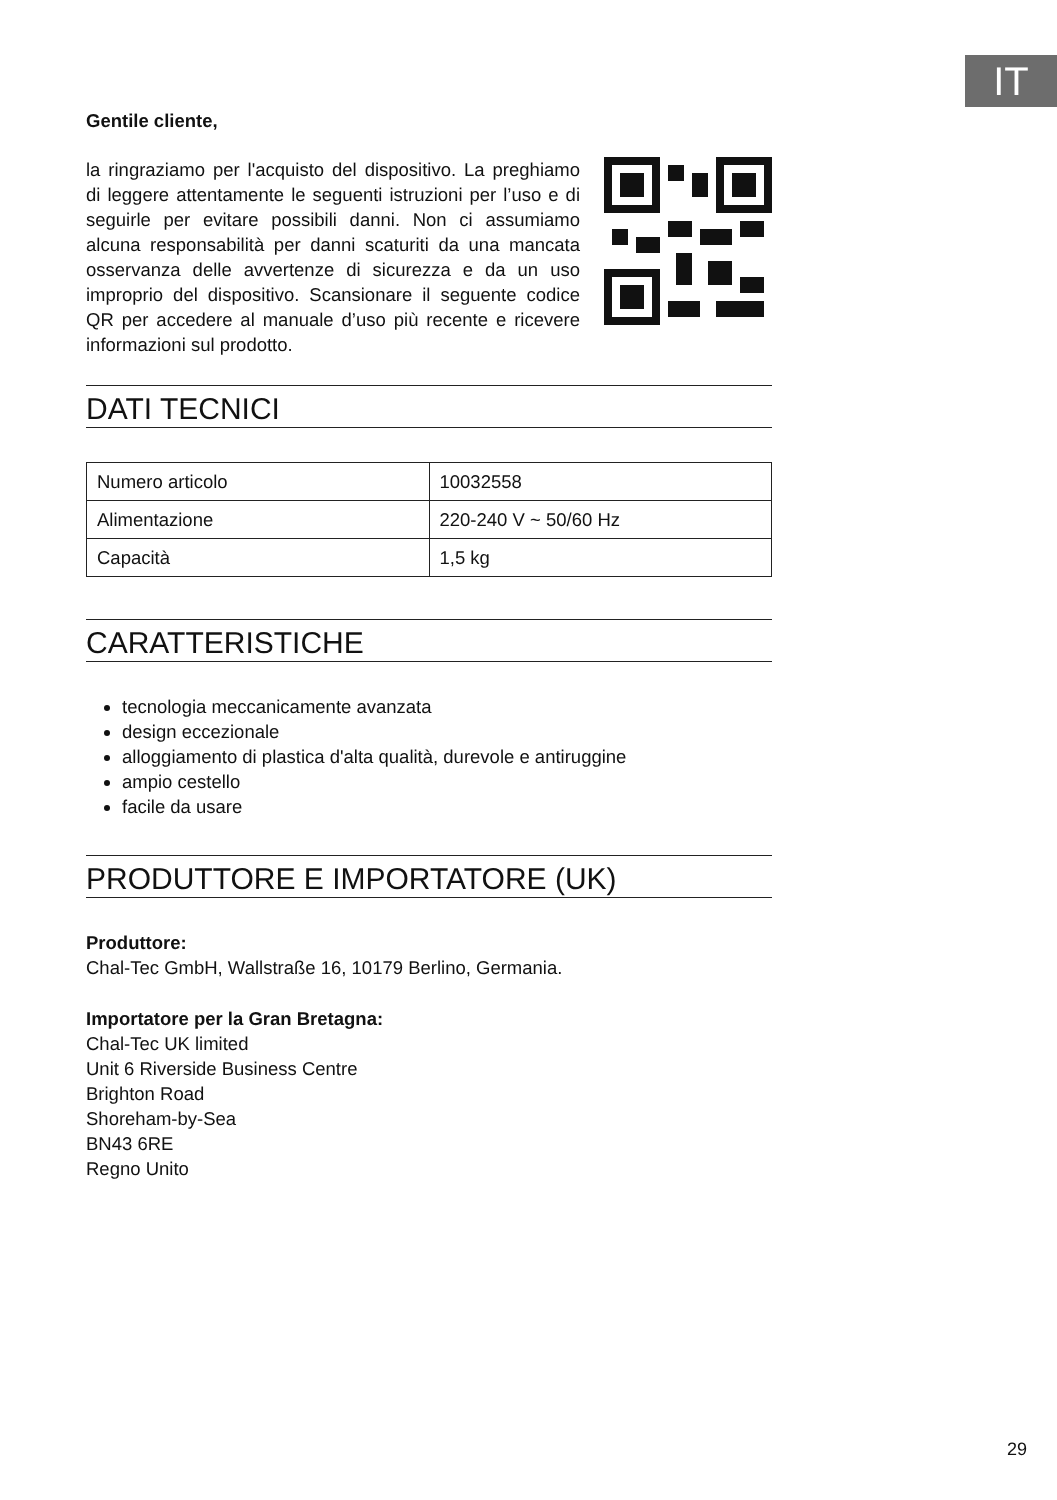IT
Gentile cliente,
la ringraziamo per l'acquisto del dispositivo. La preghiamo di leggere attentamente le seguenti istruzioni per l’uso e di seguirle per evitare possibili danni. Non ci assumiamo alcuna responsabilità per danni scaturiti da una mancata osservanza delle avvertenze di sicurezza e da un uso improprio del dispositivo. Scansionare il seguente codice QR per accedere al manuale d’uso più recente e ricevere informazioni sul prodotto.
DATI TECNICI
| Numero articolo | 10032558 |
| Alimentazione | 220-240 V ~ 50/60 Hz |
| Capacità | 1,5 kg |
CARATTERISTICHE
tecnologia meccanicamente avanzata
design eccezionale
alloggiamento di plastica d'alta qualità, durevole e antiruggine
ampio cestello
facile da usare
PRODUTTORE E IMPORTATORE (UK)
Produttore:
Chal-Tec GmbH, Wallstraße 16, 10179 Berlino, Germania.
Importatore per la Gran Bretagna:
Chal-Tec UK limited
Unit 6 Riverside Business Centre
Brighton Road
Shoreham-by-Sea
BN43 6RE
Regno Unito
29